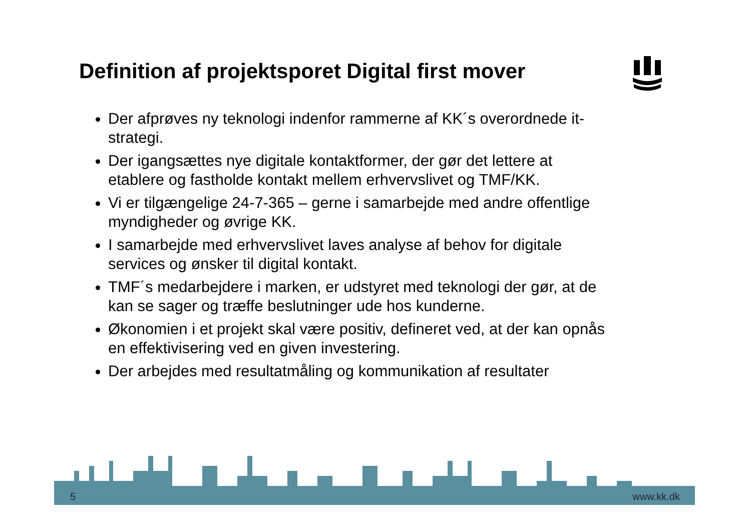Definition af projektsporet Digital first mover
Der afprøves ny teknologi indenfor rammerne af KK´s overordnede it-strategi.
Der igangsættes nye digitale kontaktformer, der gør det lettere at etablere og fastholde kontakt mellem erhvervslivet og TMF/KK.
Vi er tilgængelige 24-7-365 – gerne i samarbejde med andre offentlige myndigheder og øvrige KK.
I samarbejde med erhvervslivet laves analyse af behov for digitale services og ønsker til digital kontakt.
TMF´s medarbejdere i marken, er udstyret med teknologi der gør, at de kan se sager og træffe beslutninger ude hos kunderne.
Økonomien i et projekt skal være positiv, defineret ved, at der kan opnås en effektivisering ved en given investering.
Der arbejdes med resultatmåling og kommunikation af resultater
5 www.kk.dk